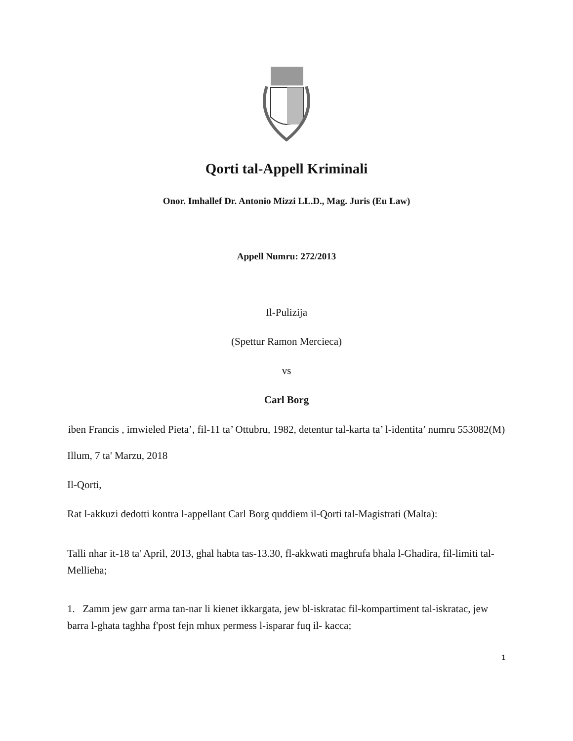Qorti tal-Appell Kriminali
Onor. Imhallef Dr. Antonio Mizzi LL.D., Mag. Juris (Eu Law)
Appell Numru: 272/2013
Il-Pulizija
(Spettur Ramon Mercieca)
vs
Carl Borg
iben Francis , imwieled Pieta’, fil-11 ta’ Ottubru, 1982, detentur tal-karta ta’ l-identita’ numru 553082(M)
Illum, 7 ta' Marzu, 2018
Il-Qorti,
Rat l-akkuzi dedotti kontra l-appellant Carl Borg quddiem il-Qorti tal-Magistrati (Malta):
Talli nhar it-18 ta' April, 2013, ghal habta tas-13.30, fl-akkwati maghrufa bhala l-Ghadira, fil-limiti tal-Mellieha;
1. Zamm jew garr arma tan-nar li kienet ikkargata, jew bl-iskratac fil-kompartiment tal-iskratac, jew barra l-ghata taghha f'post fejn mhux permess l-isparar fuq il- kacca;
1